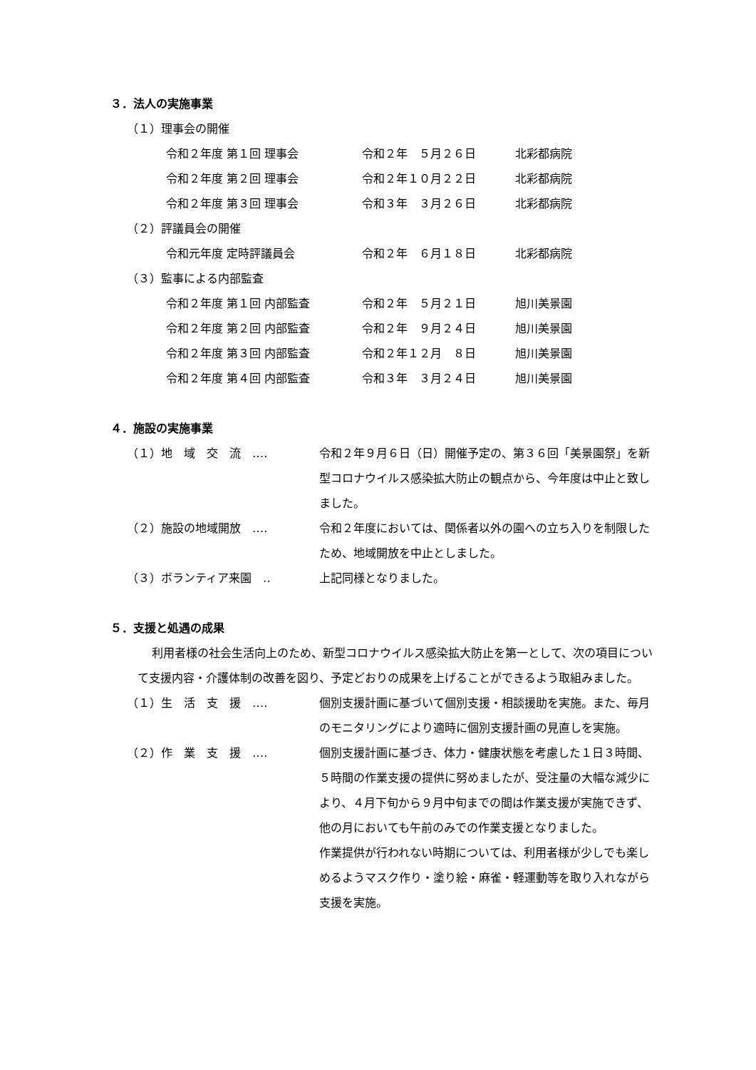３．法人の実施事業
（１）理事会の開催
令和２年度 第１回 理事会 令和２年　５月２６日 北彩都病院
令和２年度 第２回 理事会 令和２年１０月２２日 北彩都病院
令和２年度 第３回 理事会 令和３年　３月２６日 北彩都病院
（２）評議員会の開催
令和元年度 定時評議員会 令和２年　６月１８日 北彩都病院
（３）監事による内部監査
令和２年度 第１回 内部監査 令和２年　５月２１日 旭川美景園
令和２年度 第２回 内部監査 令和２年　９月２４日 旭川美景園
令和２年度 第３回 内部監査 令和２年１２月　８日 旭川美景園
令和２年度 第４回 内部監査 令和３年　３月２４日 旭川美景園
４．施設の実施事業
（１）地　域　交　流　‥‥ 令和２年９月６日（日）開催予定の、第３６回「美景園祭」を新型コロナウイルス感染拡大防止の観点から、今年度は中止と致しました。
（２）施設の地域開放　‥‥ 令和２年度においては、関係者以外の園への立ち入りを制限したため、地域開放を中止としました。
（３）ボランティア来園　‥ 上記同様となりました。
５．支援と処遇の成果
利用者様の社会生活向上のため、新型コロナウイルス感染拡大防止を第一として、次の項目について支援内容・介護体制の改善を図り、予定どおりの成果を上げることができるよう取組みました。
（１）生　活　支　援　‥‥ 個別支援計画に基づいて個別支援・相談援助を実施。また、毎月のモニタリングにより適時に個別支援計画の見直しを実施。
（２）作　業　支　援　‥‥ 個別支援計画に基づき、体力・健康状態を考慮した１日３時間、５時間の作業支援の提供に努めましたが、受注量の大幅な減少により、４月下旬から９月中旬までの間は作業支援が実施できず、他の月においても午前のみでの作業支援となりました。
作業提供が行われない時期については、利用者様が少しでも楽しめるようマスク作り・塗り絵・麻雀・軽運動等を取り入れながら支援を実施。